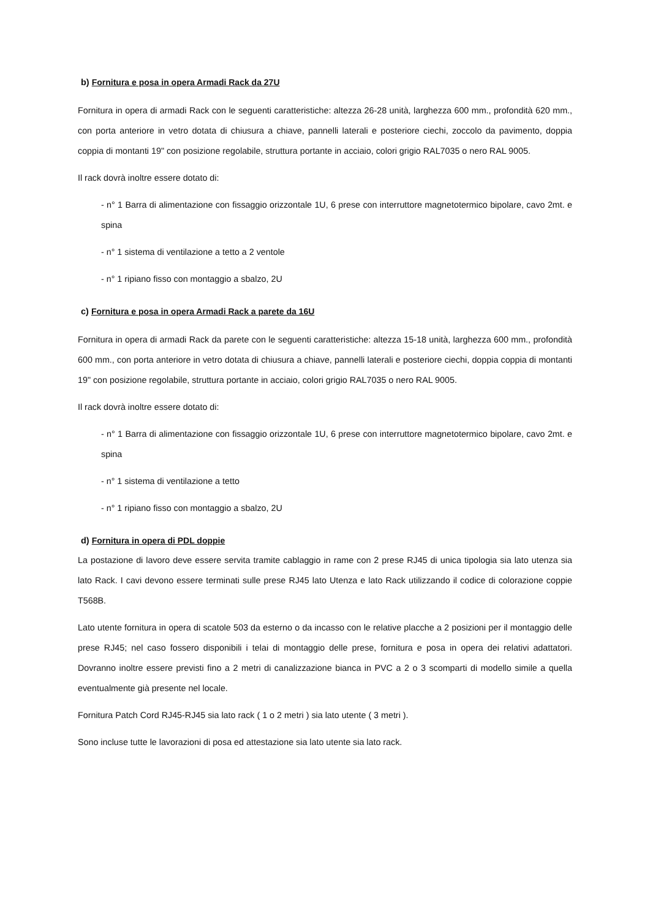b) Fornitura e posa in opera Armadi Rack da 27U
Fornitura in opera di armadi Rack con le seguenti caratteristiche: altezza 26-28 unità, larghezza 600 mm., profondità 620 mm., con porta anteriore in vetro dotata di chiusura a chiave, pannelli laterali e posteriore ciechi, zoccolo da pavimento, doppia coppia di montanti 19" con posizione regolabile, struttura portante in acciaio, colori grigio RAL7035 o nero RAL 9005.
Il rack dovrà inoltre essere dotato di:
- n° 1 Barra di alimentazione con fissaggio orizzontale 1U, 6 prese con interruttore magnetotermico bipolare, cavo 2mt. e spina
- n° 1 sistema di ventilazione a tetto a 2 ventole
- n° 1 ripiano fisso con montaggio a sbalzo, 2U
c) Fornitura e posa in opera Armadi Rack a parete da 16U
Fornitura in opera di armadi Rack da parete con le seguenti caratteristiche: altezza 15-18 unità, larghezza 600 mm., profondità 600 mm., con porta anteriore in vetro dotata di chiusura a chiave, pannelli laterali e posteriore ciechi, doppia coppia di montanti 19" con posizione regolabile, struttura portante in acciaio, colori grigio RAL7035 o nero RAL 9005.
Il rack dovrà inoltre essere dotato di:
- n° 1 Barra di alimentazione con fissaggio orizzontale 1U, 6 prese con interruttore magnetotermico bipolare, cavo 2mt. e spina
- n° 1 sistema di ventilazione a tetto
- n° 1 ripiano fisso con montaggio a sbalzo, 2U
d) Fornitura in opera di PDL doppie
La postazione di lavoro deve essere servita tramite cablaggio in rame con 2 prese RJ45 di unica tipologia sia lato utenza sia lato Rack. I cavi devono essere terminati sulle prese RJ45 lato Utenza e lato Rack utilizzando il codice di colorazione coppie T568B.
Lato utente fornitura in opera di scatole 503 da esterno o da incasso con le relative placche a 2 posizioni per il montaggio delle prese RJ45; nel caso fossero disponibili i telai di montaggio delle prese, fornitura e posa in opera dei relativi adattatori. Dovranno inoltre essere previsti fino a 2 metri di canalizzazione bianca in PVC a 2 o 3 scomparti di modello simile a quella eventualmente già presente nel locale.
Fornitura Patch Cord RJ45-RJ45 sia lato rack ( 1 o 2 metri ) sia lato utente ( 3 metri ).
Sono incluse tutte le lavorazioni di posa ed attestazione sia lato utente sia lato rack.